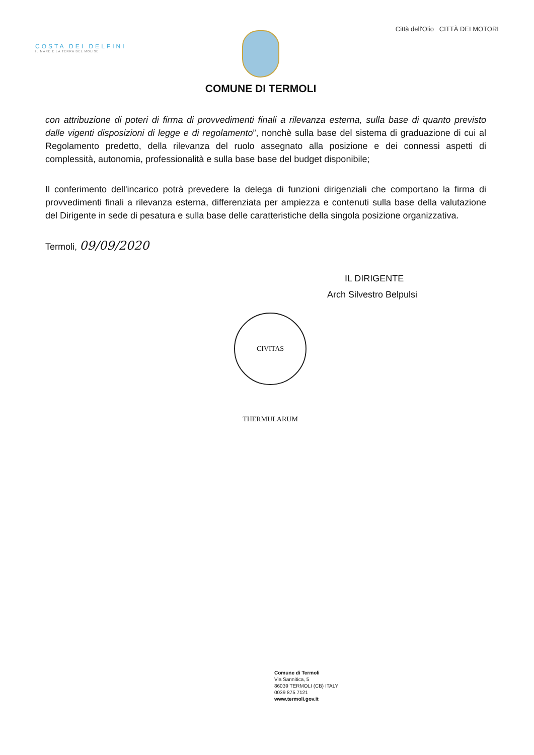COSTA DEI DELFINI
IL MARE E LA TERRA DEL MOLISE
COMUNE DI TERMOLI
Città dell'Olio CITTÀ DEI MOTORI
con attribuzione di poteri di firma di provvedimenti finali a rilevanza esterna, sulla base di quanto previsto dalle vigenti disposizioni di legge e di regolamento”, nonchè sulla base del sistema di graduazione di cui al Regolamento predetto, della rilevanza del ruolo assegnato alla posizione e dei connessi aspetti di complessità, autonomia, professionalità e sulla base base del budget disponibile;
Il conferimento dell'incarico potrà prevedere la delega di funzioni dirigenziali che comportano la firma di provvedimenti finali a rilevanza esterna, differenziata per ampiezza e contenuti sulla base della valutazione del Dirigente in sede di pesatura e sulla base delle caratteristiche della singola posizione organizzativa.
Termoli, 09/09/2020
IL DIRIGENTE
Arch Silvestro Belpulsi
CIVITAS THERMULARUM
Comune di Termoli
Via Sannitica, 5
86039 TERMOLI (CB) ITALY
0039 875 7121
www.termoli.gov.it